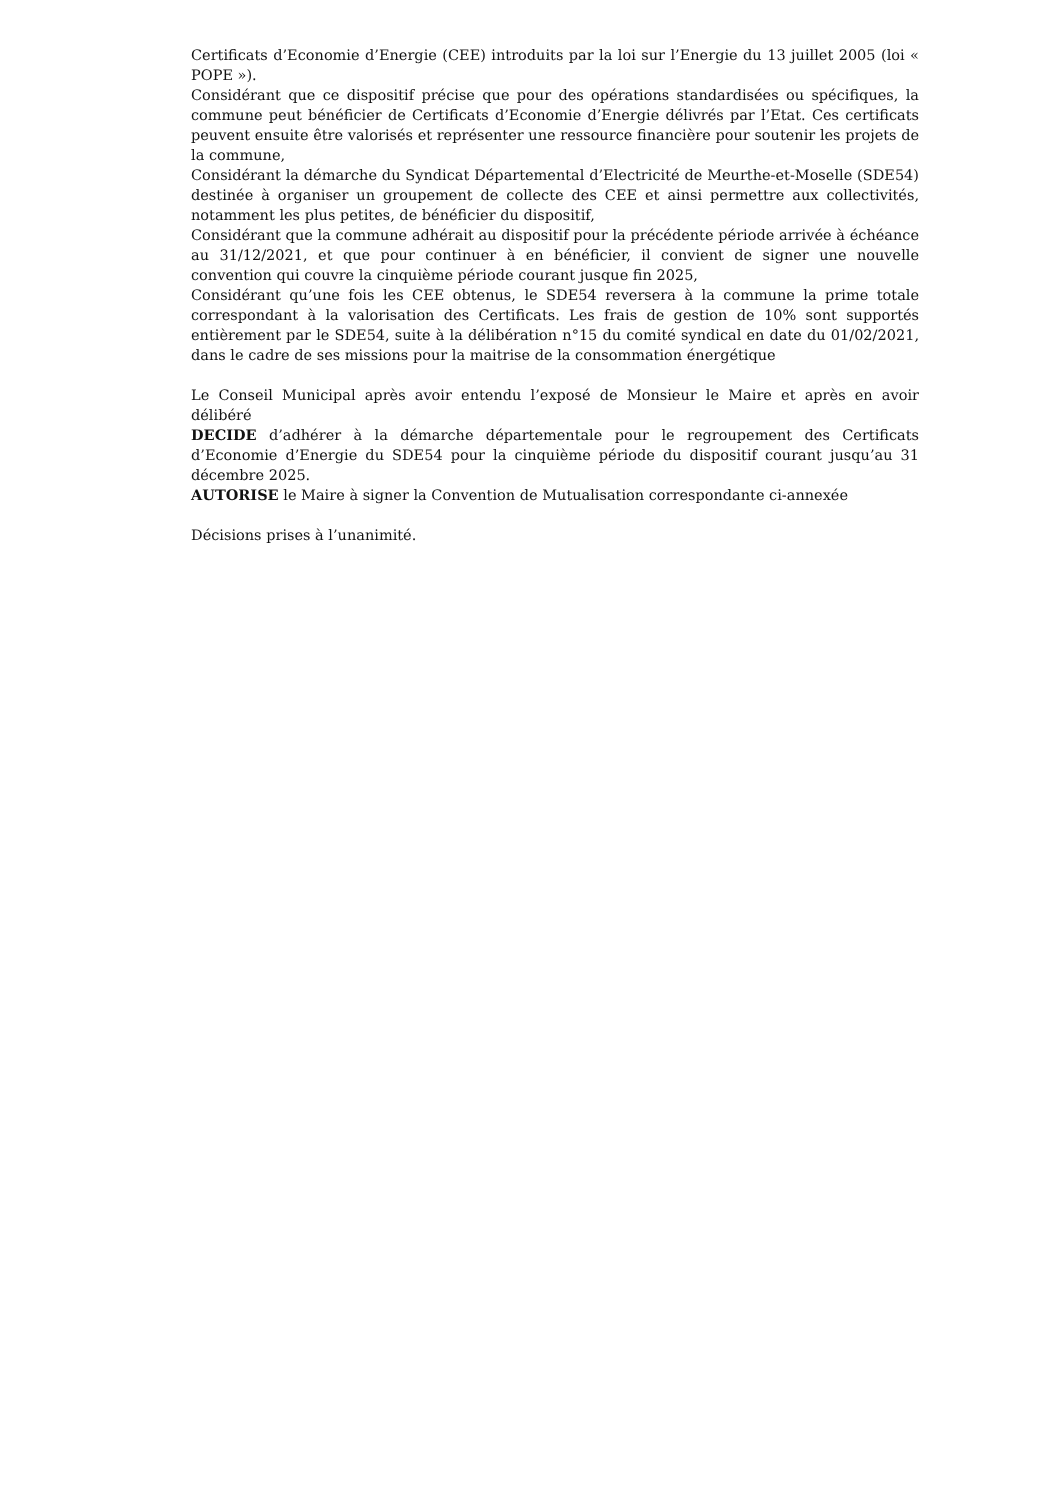Certificats d’Economie d’Energie (CEE) introduits par la loi sur l’Energie du 13 juillet 2005 (loi « POPE »).
Considérant que ce dispositif précise que pour des opérations standardisées ou spécifiques, la commune peut bénéficier de Certificats d’Economie d’Energie délivrés par l’Etat. Ces certificats peuvent ensuite être valorisés et représenter une ressource financière pour soutenir les projets de la commune,
Considérant la démarche du Syndicat Départemental d’Electricité de Meurthe-et-Moselle (SDE54) destinée à organiser un groupement de collecte des CEE et ainsi permettre aux collectivités, notamment les plus petites, de bénéficier du dispositif,
Considérant que la commune adhérait au dispositif pour la précédente période arrivée à échéance au 31/12/2021, et que pour continuer à en bénéficier, il convient de signer une nouvelle convention qui couvre la cinquième période courant jusque fin 2025,
Considérant qu’une fois les CEE obtenus, le SDE54 reversera à la commune la prime totale correspondant à la valorisation des Certificats. Les frais de gestion de 10% sont supportés entièrement par le SDE54, suite à la délibération n°15 du comité syndical en date du 01/02/2021, dans le cadre de ses missions pour la maitrise de la consommation énergétique
Le Conseil Municipal après avoir entendu l’exposé de Monsieur le Maire et après en avoir délibéré
DECIDE d’adhérer à la démarche départementale pour le regroupement des Certificats d’Economie d’Energie du SDE54 pour la cinquième période du dispositif courant jusqu’au 31 décembre 2025.
AUTORISE le Maire à signer la Convention de Mutualisation correspondante ci-annexée
Décisions prises à l’unanimité.